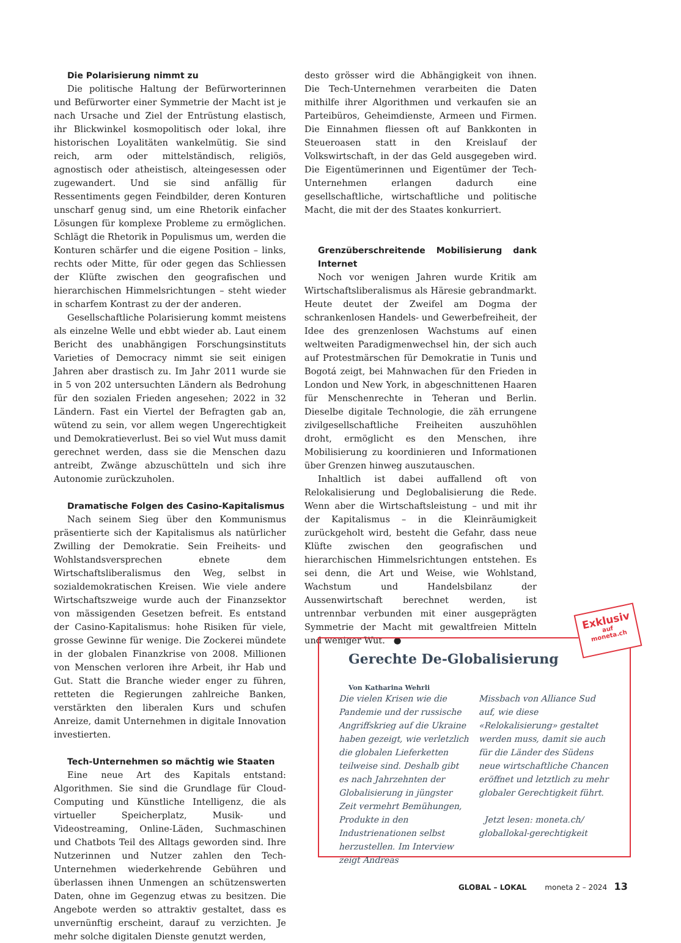Die Polarisierung nimmt zu
Die politische Haltung der Befürworterinnen und Befürworter einer Symmetrie der Macht ist je nach Ursache und Ziel der Entrüstung elastisch, ihr Blickwinkel kosmopolitisch oder lokal, ihre historischen Loyalitäten wankelmütig. Sie sind reich, arm oder mittelständisch, religiös, agnostisch oder atheistisch, alteingesessen oder zugewandert. Und sie sind anfällig für Ressentiments gegen Feindbilder, deren Konturen unscharf genug sind, um eine Rhetorik einfacher Lösungen für komplexe Probleme zu ermöglichen. Schlägt die Rhetorik in Populismus um, werden die Konturen schärfer und die eigene Position – links, rechts oder Mitte, für oder gegen das Schliessen der Klüfte zwischen den geografischen und hierarchischen Himmelsrichtungen – steht wieder in scharfem Kontrast zu der der anderen.
Gesellschaftliche Polarisierung kommt meistens als einzelne Welle und ebbt wieder ab. Laut einem Bericht des unabhängigen Forschungsinstituts Varieties of Democracy nimmt sie seit einigen Jahren aber drastisch zu. Im Jahr 2011 wurde sie in 5 von 202 untersuchten Ländern als Bedrohung für den sozialen Frieden angesehen; 2022 in 32 Ländern. Fast ein Viertel der Befragten gab an, wütend zu sein, vor allem wegen Ungerechtigkeit und Demokratieverlust. Bei so viel Wut muss damit gerechnet werden, dass sie die Menschen dazu antreibt, Zwänge abzuschütteln und sich ihre Autonomie zurückzuholen.
Dramatische Folgen des Casino-Kapitalismus
Nach seinem Sieg über den Kommunismus präsentierte sich der Kapitalismus als natürlicher Zwilling der Demokratie. Sein Freiheits- und Wohlstandsversprechen ebnete dem Wirtschaftsliberalismus den Weg, selbst in sozialdemokratischen Kreisen. Wie viele andere Wirtschaftszweige wurde auch der Finanzsektor von mässigenden Gesetzen befreit. Es entstand der Casino-Kapitalismus: hohe Risiken für viele, grosse Gewinne für wenige. Die Zockerei mündete in der globalen Finanzkrise von 2008. Millionen von Menschen verloren ihre Arbeit, ihr Hab und Gut. Statt die Branche wieder enger zu führen, retteten die Regierungen zahlreiche Banken, verstärkten den liberalen Kurs und schufen Anreize, damit Unternehmen in digitale Innovation investierten.
Tech-Unternehmen so mächtig wie Staaten
Eine neue Art des Kapitals entstand: Algorithmen. Sie sind die Grundlage für Cloud-Computing und Künstliche Intelligenz, die als virtueller Speicherplatz, Musik- und Videostreaming, Online-Läden, Suchmaschinen und Chatbots Teil des Alltags geworden sind. Ihre Nutzerinnen und Nutzer zahlen den Tech-Unternehmen wiederkehrende Gebühren und überlassen ihnen Unmengen an schützenswerten Daten, ohne im Gegenzug etwas zu besitzen. Die Angebote werden so attraktiv gestaltet, dass es unvernünftig erscheint, darauf zu verzichten. Je mehr solche digitalen Dienste genutzt werden,
desto grösser wird die Abhängigkeit von ihnen. Die Tech-Unternehmen verarbeiten die Daten mithilfe ihrer Algorithmen und verkaufen sie an Parteibüros, Geheimdienste, Armeen und Firmen. Die Einnahmen fliessen oft auf Bankkonten in Steueroasen statt in den Kreislauf der Volkswirtschaft, in der das Geld ausgegeben wird. Die Eigentümerinnen und Eigentümer der Tech-Unternehmen erlangen dadurch eine gesellschaftliche, wirtschaftliche und politische Macht, die mit der des Staates konkurriert.
Grenzüberschreitende Mobilisierung dank Internet
Noch vor wenigen Jahren wurde Kritik am Wirtschaftsliberalismus als Häresie gebrandmarkt. Heute deutet der Zweifel am Dogma der schrankenlosen Handels- und Gewerbefreiheit, der Idee des grenzenlosen Wachstums auf einen weltweiten Paradigmenwechsel hin, der sich auch auf Protestmärschen für Demokratie in Tunis und Bogotá zeigt, bei Mahnwachen für den Frieden in London und New York, in abgeschnittenen Haaren für Menschenrechte in Teheran und Berlin. Dieselbe digitale Technologie, die zäh errungene zivilgesellschaftliche Freiheiten auszuhöhlen droht, ermöglicht es den Menschen, ihre Mobilisierung zu koordinieren und Informationen über Grenzen hinweg auszutauschen.
Inhaltlich ist dabei auffallend oft von Relokalisierung und Deglobalisierung die Rede. Wenn aber die Wirtschaftsleistung – und mit ihr der Kapitalismus – in die Kleinräumigkeit zurückgeholt wird, besteht die Gefahr, dass neue Klüfte zwischen den geografischen und hierarchischen Himmelsrichtungen entstehen. Es sei denn, die Art und Weise, wie Wohlstand, Wachstum und Handelsbilanz der Aussenwirtschaft berechnet werden, ist untrennbar verbunden mit einer ausgeprägten Symmetrie der Macht mit gewaltfreien Mitteln und weniger Wut. ●
Gerechte De-Globalisierung
Von Katharina Wehrli
Die vielen Krisen wie die Pandemie und der russische Angriffskrieg auf die Ukraine haben gezeigt, wie verletzlich die globalen Lieferketten teilweise sind. Deshalb gibt es nach Jahrzehnten der Globalisierung in jüngster Zeit vermehrt Bemühungen, Produkte in den Industrienationen selbst herzustellen. Im Interview zeigt Andreas
Missbach von Alliance Sud auf, wie diese «Relokalisierung» gestaltet werden muss, damit sie auch für die Länder des Südens neue wirtschaftliche Chancen eröffnet und letztlich zu mehr globaler Gerechtigkeit führt.
Jetzt lesen: moneta.ch/ globallokal-gerechtigkeit
Exklusiv
auf
moneta.ch
GLOBAL – LOKAL moneta 2 – 2024 13